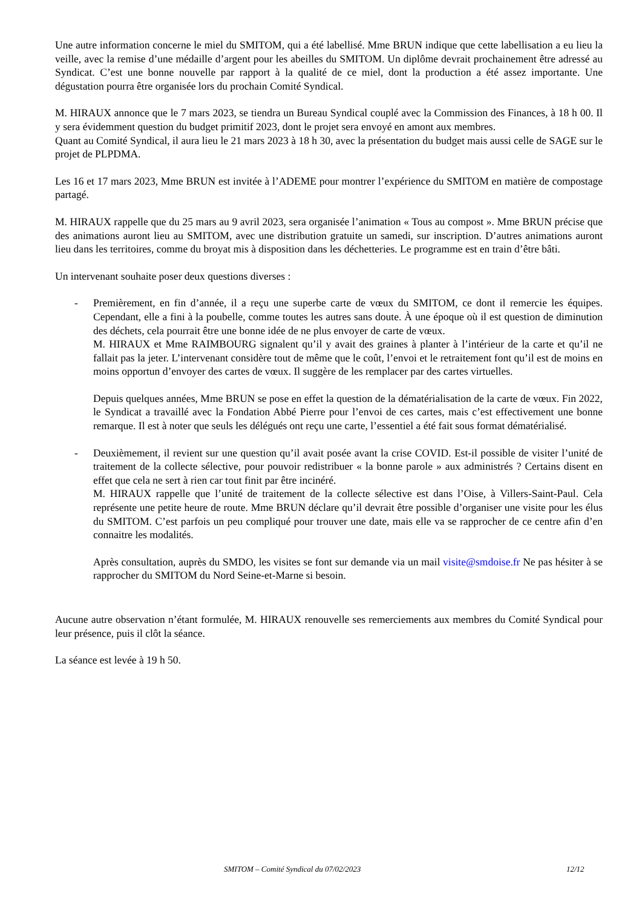Une autre information concerne le miel du SMITOM, qui a été labellisé. Mme BRUN indique que cette labellisation a eu lieu la veille, avec la remise d’une médaille d’argent pour les abeilles du SMITOM. Un diplôme devrait prochainement être adressé au Syndicat. C’est une bonne nouvelle par rapport à la qualité de ce miel, dont la production a été assez importante. Une dégustation pourra être organisée lors du prochain Comité Syndical.
M. HIRAUX annonce que le 7 mars 2023, se tiendra un Bureau Syndical couplé avec la Commission des Finances, à 18 h 00. Il y sera évidemment question du budget primitif 2023, dont le projet sera envoyé en amont aux membres.
Quant au Comité Syndical, il aura lieu le 21 mars 2023 à 18 h 30, avec la présentation du budget mais aussi celle de SAGE sur le projet de PLPDMA.
Les 16 et 17 mars 2023, Mme BRUN est invitée à l’ADEME pour montrer l’expérience du SMITOM en matière de compostage partagé.
M. HIRAUX rappelle que du 25 mars au 9 avril 2023, sera organisée l’animation « Tous au compost ». Mme BRUN précise que des animations auront lieu au SMITOM, avec une distribution gratuite un samedi, sur inscription. D’autres animations auront lieu dans les territoires, comme du broyat mis à disposition dans les déchetteries. Le programme est en train d’être bâti.
Un intervenant souhaite poser deux questions diverses :
- Premièrement, en fin d’année, il a reçu une superbe carte de vœux du SMITOM, ce dont il remercie les équipes. Cependant, elle a fini à la poubelle, comme toutes les autres sans doute. À une époque où il est question de diminution des déchets, cela pourrait être une bonne idée de ne plus envoyer de carte de vœux.
M. HIRAUX et Mme RAIMBOURG signalent qu’il y avait des graines à planter à l’intérieur de la carte et qu’il ne fallait pas la jeter. L’intervenant considère tout de même que le coût, l’envoi et le retraitement font qu’il est de moins en moins opportun d’envoyer des cartes de vœux. Il suggère de les remplacer par des cartes virtuelles.
Depuis quelques années, Mme BRUN se pose en effet la question de la dématérialisation de la carte de vœux. Fin 2022, le Syndicat a travaillé avec la Fondation Abbé Pierre pour l’envoi de ces cartes, mais c’est effectivement une bonne remarque. Il est à noter que seuls les délégués ont reçu une carte, l’essentiel a été fait sous format dématérialisé.
- Deuxièmement, il revient sur une question qu’il avait posée avant la crise COVID. Est-il possible de visiter l’unité de traitement de la collecte sélective, pour pouvoir redistribuer « la bonne parole » aux administrés ? Certains disent en effet que cela ne sert à rien car tout finit par être incinéré.
M. HIRAUX rappelle que l’unité de traitement de la collecte sélective est dans l’Oise, à Villers-Saint-Paul. Cela représente une petite heure de route. Mme BRUN déclare qu’il devrait être possible d’organiser une visite pour les élus du SMITOM. C’est parfois un peu compliqué pour trouver une date, mais elle va se rapprocher de ce centre afin d’en connaitre les modalités.
Après consultation, auprès du SMDO, les visites se font sur demande via un mail visite@smdoise.fr Ne pas hésiter à se rapprocher du SMITOM du Nord Seine-et-Marne si besoin.
Aucune autre observation n’étant formulée, M. HIRAUX renouvelle ses remerciements aux membres du Comité Syndical pour leur présence, puis il clôt la séance.
La séance est levée à 19 h 50.
SMITOM – Comité Syndical du 07/02/2023 12/12